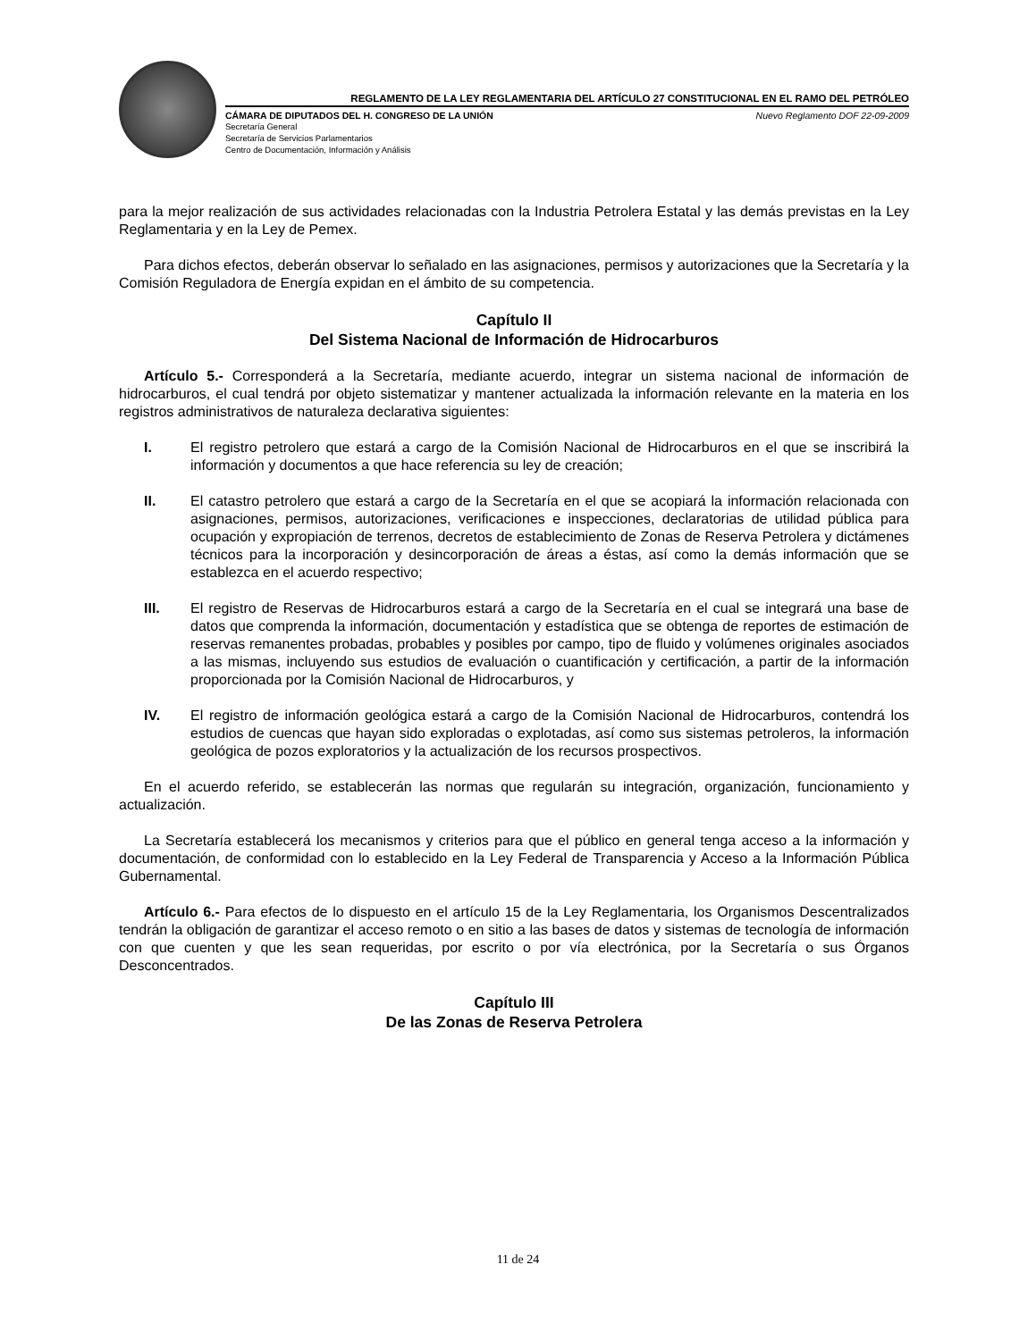REGLAMENTO DE LA LEY REGLAMENTARIA DEL ARTÍCULO 27 CONSTITUCIONAL EN EL RAMO DEL PETRÓLEO
CÁMARA DE DIPUTADOS DEL H. CONGRESO DE LA UNIÓN Nuevo Reglamento DOF 22-09-2009
Secretaría General
Secretaría de Servicios Parlamentarios
Centro de Documentación, Información y Análisis
para la mejor realización de sus actividades relacionadas con la Industria Petrolera Estatal y las demás previstas en la Ley Reglamentaria y en la Ley de Pemex.
Para dichos efectos, deberán observar lo señalado en las asignaciones, permisos y autorizaciones que la Secretaría y la Comisión Reguladora de Energía expidan en el ámbito de su competencia.
Capítulo II
Del Sistema Nacional de Información de Hidrocarburos
Artículo 5.- Corresponderá a la Secretaría, mediante acuerdo, integrar un sistema nacional de información de hidrocarburos, el cual tendrá por objeto sistematizar y mantener actualizada la información relevante en la materia en los registros administrativos de naturaleza declarativa siguientes:
I. El registro petrolero que estará a cargo de la Comisión Nacional de Hidrocarburos en el que se inscribirá la información y documentos a que hace referencia su ley de creación;
II. El catastro petrolero que estará a cargo de la Secretaría en el que se acopiará la información relacionada con asignaciones, permisos, autorizaciones, verificaciones e inspecciones, declaratorias de utilidad pública para ocupación y expropiación de terrenos, decretos de establecimiento de Zonas de Reserva Petrolera y dictámenes técnicos para la incorporación y desincorporación de áreas a éstas, así como la demás información que se establezca en el acuerdo respectivo;
III. El registro de Reservas de Hidrocarburos estará a cargo de la Secretaría en el cual se integrará una base de datos que comprenda la información, documentación y estadística que se obtenga de reportes de estimación de reservas remanentes probadas, probables y posibles por campo, tipo de fluido y volúmenes originales asociados a las mismas, incluyendo sus estudios de evaluación o cuantificación y certificación, a partir de la información proporcionada por la Comisión Nacional de Hidrocarburos, y
IV. El registro de información geológica estará a cargo de la Comisión Nacional de Hidrocarburos, contendrá los estudios de cuencas que hayan sido exploradas o explotadas, así como sus sistemas petroleros, la información geológica de pozos exploratorios y la actualización de los recursos prospectivos.
En el acuerdo referido, se establecerán las normas que regularán su integración, organización, funcionamiento y actualización.
La Secretaría establecerá los mecanismos y criterios para que el público en general tenga acceso a la información y documentación, de conformidad con lo establecido en la Ley Federal de Transparencia y Acceso a la Información Pública Gubernamental.
Artículo 6.- Para efectos de lo dispuesto en el artículo 15 de la Ley Reglamentaria, los Organismos Descentralizados tendrán la obligación de garantizar el acceso remoto o en sitio a las bases de datos y sistemas de tecnología de información con que cuenten y que les sean requeridas, por escrito o por vía electrónica, por la Secretaría o sus Órganos Desconcentrados.
Capítulo III
De las Zonas de Reserva Petrolera
11 de 24